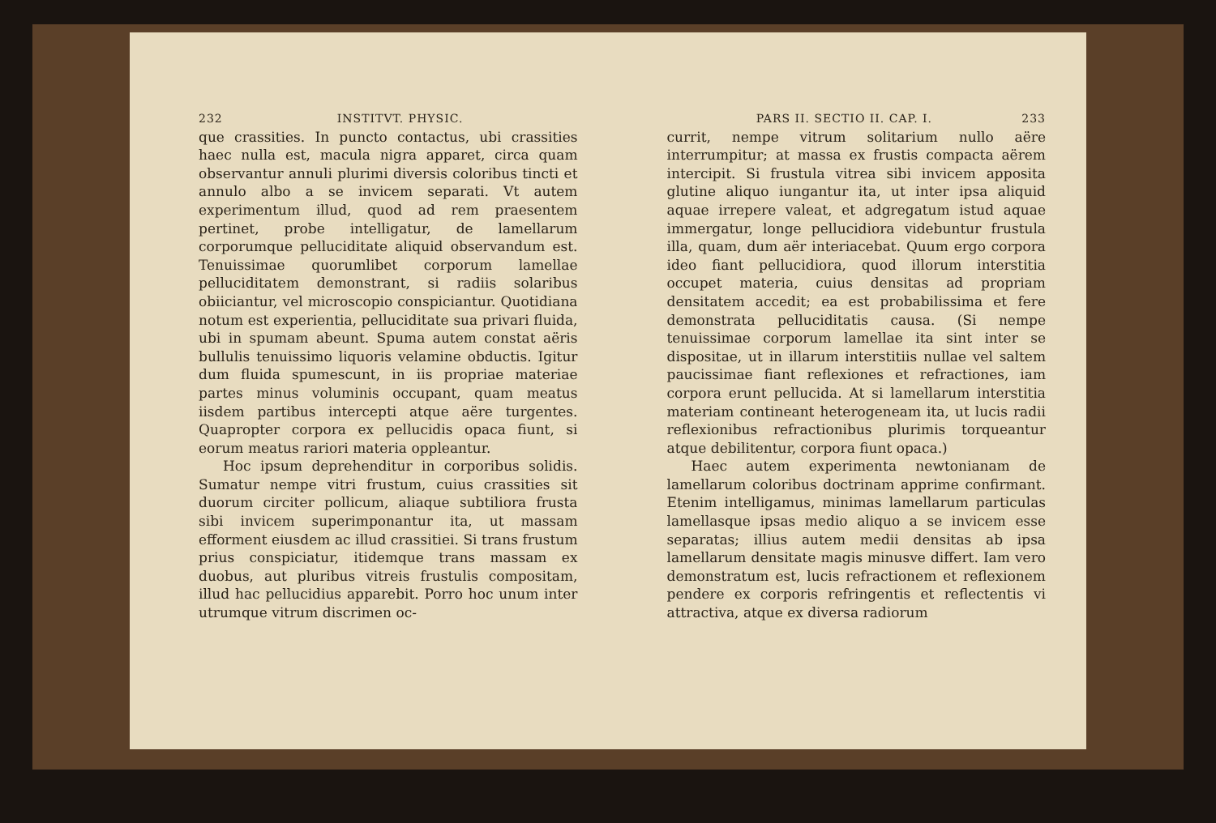232 INSTITVT. PHYSIC.
que crassities. In puncto contactus, ubi crassities haec nulla est, macula nigra apparet, circa quam observantur annuli plurimi diversis coloribus tincti et annulo albo a se invicem separati. Vt autem experimentum illud, quod ad rem praesentem pertinet, probe intelligatur, de lamellarum corporumque pelluciditate aliquid observandum est. Tenuissimae quorumlibet corporum lamellae pelluciditatem demonstrant, si radiis solaribus obiiciantur, vel microscopio conspiciantur. Quotidiana notum est experientia, pelluciditate sua privari fluida, ubi in spumam abeunt. Spuma autem constat aëris bullulis tenuissimo liquoris velamine obductis. Igitur dum fluida spumescunt, in iis propriae materiae partes minus voluminis occupant, quam meatus iisdem partibus intercepti atque aëre turgentes. Quapropter corpora ex pellucidis opaca fiunt, si eorum meatus rariori materia oppleantur.
Hoc ipsum deprehenditur in corporibus solidis. Sumatur nempe vitri frustum, cuius crassities sit duorum circiter pollicum, aliaque subtiliora frusta sibi invicem superimponantur ita, ut massam efforment eiusdem ac illud crassitiei. Si trans frustum prius conspiciatur, itidemque trans massam ex duobus, aut pluribus vitreis frustulis compositam, illud hac pellucidius apparebit. Porro hoc unum inter utrumque vitrum discrimen oc-
PARS II. SECTIO II. CAP. I. 233
currit, nempe vitrum solitarium nullo aëre interrumpitur; at massa ex frustis compacta aërem intercipit. Si frustula vitrea sibi invicem apposita glutine aliquo iungantur ita, ut inter ipsa aliquid aquae irrepere valeat, et adgregatum istud aquae immergatur, longe pellucidiora videbuntur frustula illa, quam, dum aër interiacebat. Quum ergo corpora ideo fiant pellucidiora, quod illorum interstitia occupet materia, cuius densitas ad propriam densitatem accedit; ea est probabilissima et fere demonstrata pelluciditatis causa. (Si nempe tenuissimae corporum lamellae ita sint inter se dispositae, ut in illarum interstitiis nullae vel saltem paucissimae fiant reflexiones et refractiones, iam corpora erunt pellucida. At si lamellarum interstitia materiam contineant heterogeneam ita, ut lucis radii reflexionibus refractionibus plurimis torqueantur atque debilitentur, corpora fiunt opaca.)
Haec autem experimenta newtonianam de lamellarum coloribus doctrinam apprime confirmant. Etenim intelligamus, minimas lamellarum particulas lamellasque ipsas medio aliquo a se invicem esse separatas; illius autem medii densitas ab ipsa lamellarum densitate magis minusve differt. Iam vero demonstratum est, lucis refractionem et reflexionem pendere ex corporis refringentis et reflectentis vi attractiva, atque ex diversa radiorum